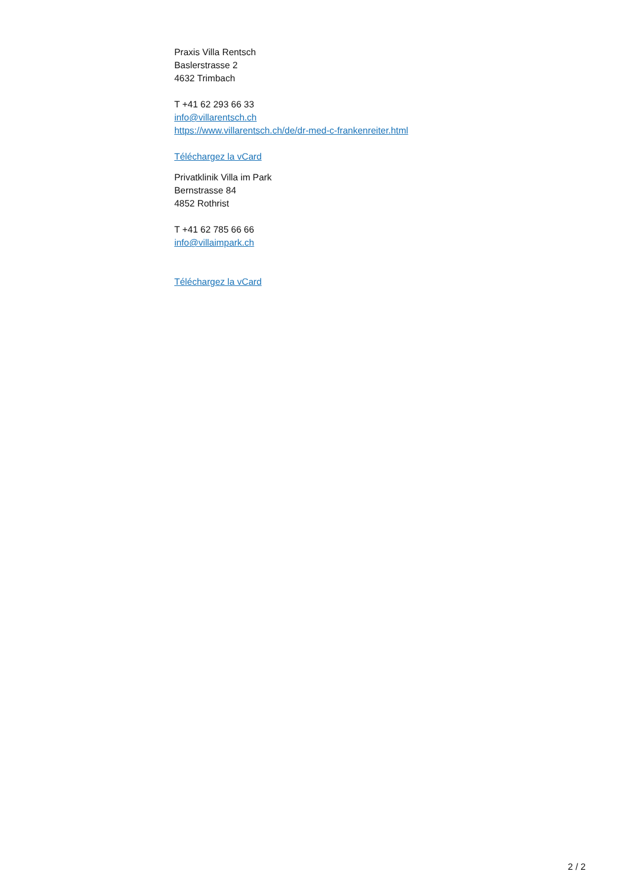Praxis Villa Rentsch
Baslerstrasse 2
4632 Trimbach
T +41 62 293 66 33
info@villarentsch.ch
https://www.villarentsch.ch/de/dr-med-c-frankenreiter.html
Téléchargez la vCard
Privatklinik Villa im Park
Bernstrasse 84
4852 Rothrist
T +41 62 785 66 66
info@villaimpark.ch
Téléchargez la vCard
2 / 2